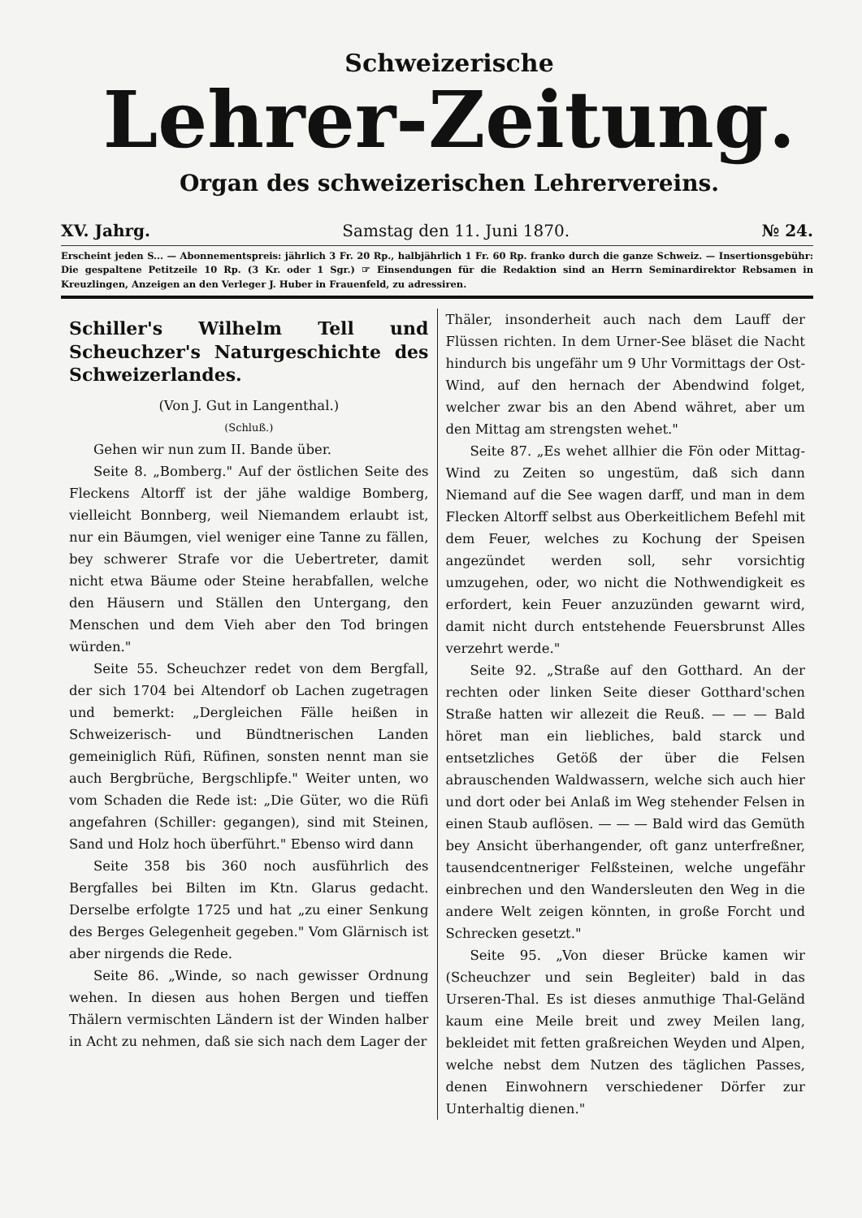Schweizerische
Lehrer-Zeitung.
Organ des schweizerischen Lehrervereins.
XV. Jahrg. Samstag den 11. Juni 1870. № 24.
Erscheint jeden S... — Abonnementspreis: jährlich 3 Fr. 20 Rp., halbjährlich 1 Fr. 60 Rp. franko durch die ganze Schweiz. — Insertionsgebühr: Die gespaltene Petitzeile 10 Rp. (3 Kr. oder 1 Sgr.) ☞ Einsendungen für die Redaktion sind an Herrn Seminardirektor Rebsamen in Kreuzlingen, Anzeigen an den Verleger J. Huber in Frauenfeld, zu adressiren.
Schiller's Wilhelm Tell und Scheuchzer's Naturgeschichte des Schweizerlandes.
(Von J. Gut in Langenthal.)
(Schluß.)
Gehen wir nun zum II. Bande über.
Seite 8. „Bomberg." Auf der östlichen Seite des Fleckens Altorff ist der jähe waldige Bomberg, vielleicht Bonnberg, weil Niemandem erlaubt ist, nur ein Bäumgen, viel weniger eine Tanne zu fällen, bey schwerer Strafe vor die Uebertreter, damit nicht etwa Bäume oder Steine herabfallen, welche den Häusern und Ställen den Untergang, den Menschen und dem Vieh aber den Tod bringen würden."
Seite 55. Scheuchzer redet von dem Bergfall, der sich 1704 bei Altendorf ob Lachen zugetragen und bemerkt: „Dergleichen Fälle heißen in Schweizerisch- und Bündtnerischen Landen gemeiniglich Rüfi, Rüfinen, sonsten nennt man sie auch Bergbrüche, Bergschlipfe." Weiter unten, wo vom Schaden die Rede ist: „Die Güter, wo die Rüfi angefahren (Schiller: gegangen), sind mit Steinen, Sand und Holz hoch überführt." Ebenso wird dann
Seite 358 bis 360 noch ausführlich des Bergfalles bei Bilten im Ktn. Glarus gedacht. Derselbe erfolgte 1725 und hat „zu einer Senkung des Berges Gelegenheit gegeben." Vom Glärnisch ist aber nirgends die Rede.
Seite 86. „Winde, so nach gewisser Ordnung wehen. In diesen aus hohen Bergen und tieffen Thälern vermischten Ländern ist der Winden halber in Acht zu nehmen, daß sie sich nach dem Lager der
Thäler, insonderheit auch nach dem Lauff der Flüssen richten. In dem Urner-See bläset die Nacht hindurch bis ungefähr um 9 Uhr Vormittags der Ost-Wind, auf den hernach der Abendwind folget, welcher zwar bis an den Abend währet, aber um den Mittag am strengsten wehet."
Seite 87. „Es wehet allhier die Fön oder Mittag-Wind zu Zeiten so ungestüm, daß sich dann Niemand auf die See wagen darff, und man in dem Flecken Altorff selbst aus Oberkeitlichem Befehl mit dem Feuer, welches zu Kochung der Speisen angezündet werden soll, sehr vorsichtig umzugehen, oder, wo nicht die Nothwendigkeit es erfordert, kein Feuer anzuzünden gewarnt wird, damit nicht durch entstehende Feuersbrunst Alles verzehrt werde."
Seite 92. „Straße auf den Gotthard. An der rechten oder linken Seite dieser Gotthard'schen Straße hatten wir allezeit die Reuß. — — — Bald höret man ein liebliches, bald starck und entsetzliches Getöß der über die Felsen abrauschenden Waldwassern, welche sich auch hier und dort oder bei Anlaß im Weg stehender Felsen in einen Staub auflösen. — — — Bald wird das Gemüth bey Ansicht überhangender, oft ganz unterfreßner, tausendcentneriger Felßsteinen, welche ungefähr einbrechen und den Wandersleuten den Weg in die andere Welt zeigen könnten, in große Forcht und Schrecken gesetzt."
Seite 95. „Von dieser Brücke kamen wir (Scheuchzer und sein Begleiter) bald in das Urseren-Thal. Es ist dieses anmuthige Thal-Geländ kaum eine Meile breit und zwey Meilen lang, bekleidet mit fetten graßreichen Weyden und Alpen, welche nebst dem Nutzen des täglichen Passes, denen Einwohnern verschiedener Dörfer zur Unterhaltig dienen."